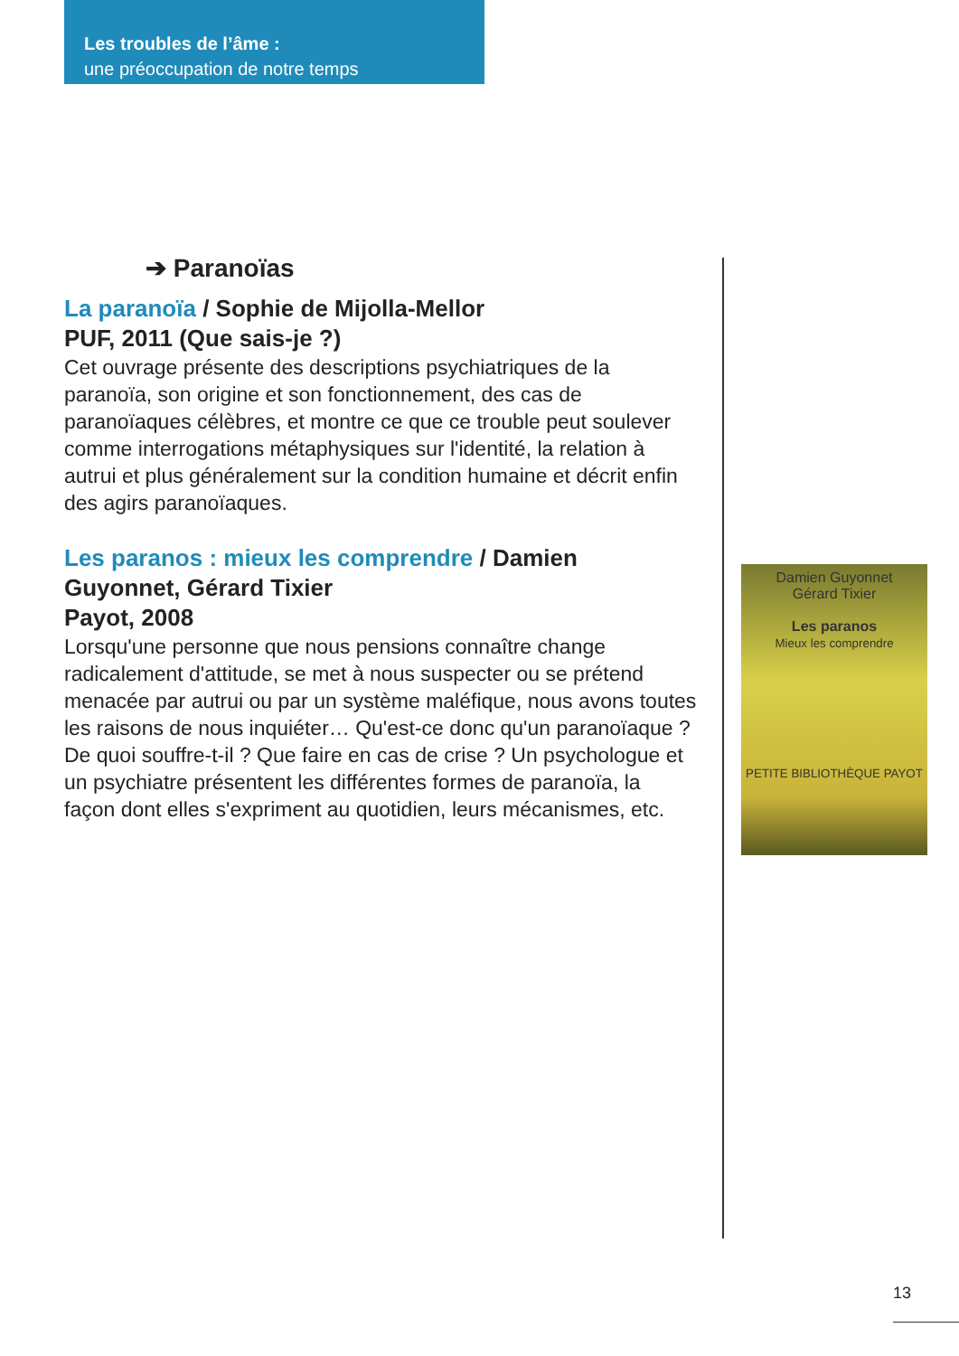Les troubles de l’âme :
une préoccupation de notre temps
➔ Paranoïas
La paranoïa / Sophie de Mijolla-Mellor
PUF, 2011 (Que sais-je ?)
Cet ouvrage présente des descriptions psychiatriques de la paranoïa, son origine et son fonctionnement, des cas de paranoïaques célèbres, et montre ce que ce trouble peut soulever comme interrogations métaphysiques sur l'identité, la relation à autrui et plus généralement sur la condition humaine et décrit enfin des agirs paranoïaques.
Les paranos : mieux les comprendre / Damien Guyonnet, Gérard Tixier
Payot, 2008
Lorsqu'une personne que nous pensions connaître change radicalement d'attitude, se met à nous suspecter ou se prétend menacée par autrui ou par un système maléfique, nous avons toutes les raisons de nous inquiéter… Qu'est-ce donc qu'un paranoïaque ? De quoi souffre-t-il ? Que faire en cas de crise ? Un psychologue et un psychiatre présentent les différentes formes de paranoïa, la façon dont elles s'expriment au quotidien, leurs mécanismes, etc.
Damien Guyonnet
Gérard Tixier
Les paranos
Mieux les comprendre
PETITE BIBLIOTHÈQUE PAYOT
13